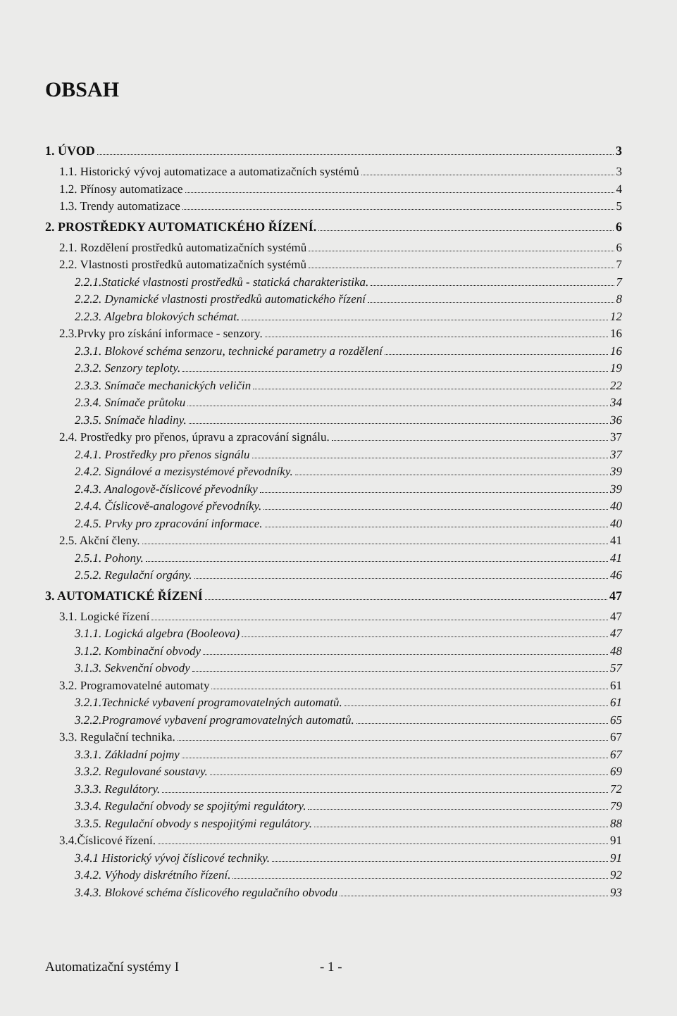OBSAH
1. ÚVOD 3
1.1. Historický vývoj automatizace a automatizačních systémů 3
1.2. Přínosy automatizace 4
1.3. Trendy automatizace 5
2. PROSTŘEDKY AUTOMATICKÉHO ŘÍZENÍ. 6
2.1. Rozdělení prostředků automatizačních systémů 6
2.2. Vlastnosti prostředků automatizačních systémů 7
2.2.1.Statické vlastnosti prostředků - statická charakteristika. 7
2.2.2. Dynamické vlastnosti prostředků automatického řízení 8
2.2.3. Algebra blokových schémat. 12
2.3.Prvky pro získání informace - senzory. 16
2.3.1. Blokové schéma senzoru, technické parametry a rozdělení 16
2.3.2. Senzory teploty. 19
2.3.3. Snímače mechanických veličin 22
2.3.4. Snímače průtoku 34
2.3.5. Snímače hladiny. 36
2.4. Prostředky pro přenos, úpravu a zpracování signálu. 37
2.4.1. Prostředky pro přenos signálu 37
2.4.2. Signálové a mezisystémové převodníky. 39
2.4.3. Analogově-číslicové převodníky 39
2.4.4. Číslicově-analogové převodníky. 40
2.4.5. Prvky pro zpracování informace. 40
2.5. Akční členy. 41
2.5.1. Pohony. 41
2.5.2. Regulační orgány. 46
3. AUTOMATICKÉ ŘÍZENÍ 47
3.1. Logické řízení 47
3.1.1. Logická algebra (Booleova) 47
3.1.2. Kombinační obvody 48
3.1.3. Sekvenční obvody 57
3.2. Programovatelné automaty 61
3.2.1.Technické vybavení programovatelných automatů. 61
3.2.2.Programové vybavení programovatelných automatů. 65
3.3. Regulační technika. 67
3.3.1. Základní pojmy 67
3.3.2. Regulované soustavy. 69
3.3.3. Regulátory. 72
3.3.4. Regulační obvody se spojitými regulátory. 79
3.3.5. Regulační obvody s nespojitými regulátory. 88
3.4.Číslicové řízení. 91
3.4.1 Historický vývoj číslicové techniky. 91
3.4.2. Výhody diskrétního řízení. 92
3.4.3. Blokové schéma číslicového regulačního obvodu 93
Automatizační systémy I - 1 -